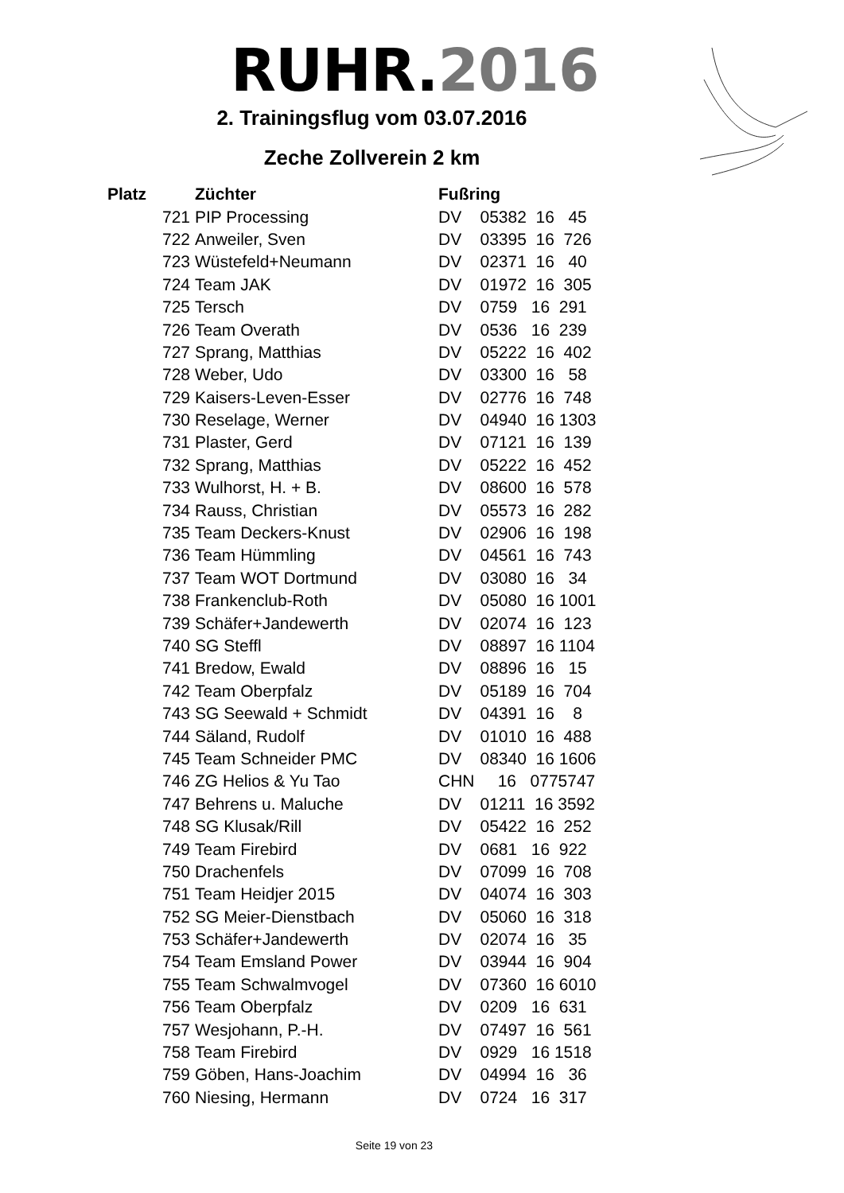RUHR.2016
2. Trainingsflug vom 03.07.2016
Zeche Zollverein 2 km
| Platz | Züchter | Fußring |
| --- | --- | --- |
| 721 | PIP Processing | DV 05382 16 45 |
| 722 | Anweiler, Sven | DV 03395 16 726 |
| 723 | Wüstefeld+Neumann | DV 02371 16 40 |
| 724 | Team JAK | DV 01972 16 305 |
| 725 | Tersch | DV 0759 16 291 |
| 726 | Team Overath | DV 0536 16 239 |
| 727 | Sprang, Matthias | DV 05222 16 402 |
| 728 | Weber, Udo | DV 03300 16 58 |
| 729 | Kaisers-Leven-Esser | DV 02776 16 748 |
| 730 | Reselage, Werner | DV 04940 16 1303 |
| 731 | Plaster, Gerd | DV 07121 16 139 |
| 732 | Sprang, Matthias | DV 05222 16 452 |
| 733 | Wulhorst, H. + B. | DV 08600 16 578 |
| 734 | Rauss, Christian | DV 05573 16 282 |
| 735 | Team Deckers-Knust | DV 02906 16 198 |
| 736 | Team Hümmling | DV 04561 16 743 |
| 737 | Team WOT Dortmund | DV 03080 16 34 |
| 738 | Frankenclub-Roth | DV 05080 16 1001 |
| 739 | Schäfer+Jandewerth | DV 02074 16 123 |
| 740 | SG Steffl | DV 08897 16 1104 |
| 741 | Bredow, Ewald | DV 08896 16 15 |
| 742 | Team Oberpfalz | DV 05189 16 704 |
| 743 | SG Seewald + Schmidt | DV 04391 16 8 |
| 744 | Säland, Rudolf | DV 01010 16 488 |
| 745 | Team Schneider PMC | DV 08340 16 1606 |
| 746 | ZG Helios & Yu Tao | CHN 16 0775747 |
| 747 | Behrens u. Maluche | DV 01211 16 3592 |
| 748 | SG Klusak/Rill | DV 05422 16 252 |
| 749 | Team Firebird | DV 0681 16 922 |
| 750 | Drachenfels | DV 07099 16 708 |
| 751 | Team Heidjer 2015 | DV 04074 16 303 |
| 752 | SG Meier-Dienstbach | DV 05060 16 318 |
| 753 | Schäfer+Jandewerth | DV 02074 16 35 |
| 754 | Team Emsland Power | DV 03944 16 904 |
| 755 | Team Schwalmvogel | DV 07360 16 6010 |
| 756 | Team Oberpfalz | DV 0209 16 631 |
| 757 | Wesjohann, P.-H. | DV 07497 16 561 |
| 758 | Team Firebird | DV 0929 16 1518 |
| 759 | Göben, Hans-Joachim | DV 04994 16 36 |
| 760 | Niesing, Hermann | DV 0724 16 317 |
Seite 19 von 23